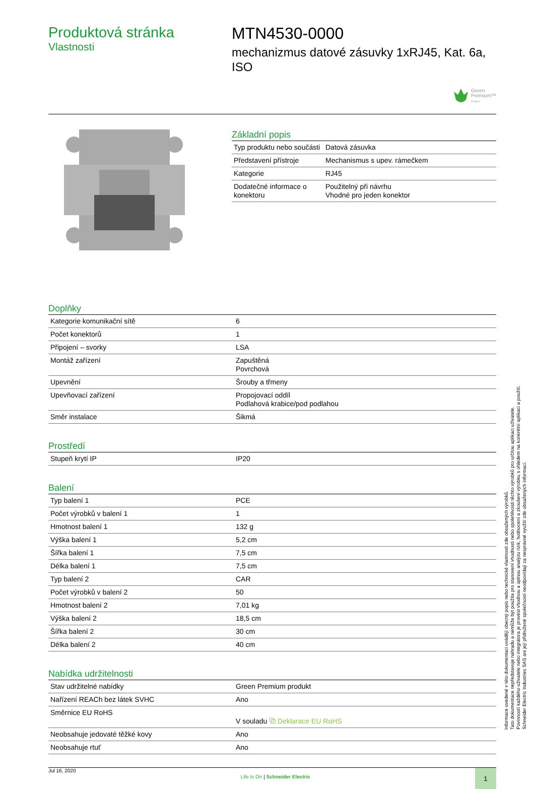Produktová stránka
Vlastnosti
MTN4530-0000
mechanizmus datové zásuvky 1xRJ45, Kat. 6a, ISO
Green
Premium™
Product
Základní popis
| Typ produktu nebo součásti | Datová zásuvka |
| Představení přístroje | Mechanismus s upev. rámečkem |
| Kategorie | RJ45 |
| Dodatečné informace o konektoru | Použitelný při návrhu Vhodné pro jeden konektor |
Doplňky
| Kategorie komunikační sítě | 6 |
| Počet konektorů | 1 |
| Připojení – svorky | LSA |
| Montáž zařízení | Zapuštěná Povrchová |
| Upevnění | Šrouby a třmeny |
| Upevňovací zařízení | Propojovací oddíl Podlahová krabice/pod podlahou |
| Směr instalace | Šikmá |
Prostředí
| Stupeň krytí IP | IP20 |
Balení
| Typ balení 1 | PCE |
| Počet výrobků v balení 1 | 1 |
| Hmotnost balení 1 | 132 g |
| Výška balení 1 | 5,2 cm |
| Šířka balení 1 | 7,5 cm |
| Délka balení 1 | 7,5 cm |
| Typ balení 2 | CAR |
| Počet výrobků v balení 2 | 50 |
| Hmotnost balení 2 | 7,01 kg |
| Výška balení 2 | 18,5 cm |
| Šířka balení 2 | 30 cm |
| Délka balení 2 | 40 cm |
Nabídka udržitelnosti
| Stav udržitelné nabídky | Green Premium produkt |
| Nařízení REACh bez látek SVHC | Ano |
| Směrnice EU RoHS | V souladu ⧉ Deklarace EU RoHS |
| Neobsahuje jedovaté těžké kovy | Ano |
| Neobsahuje rtuť | Ano |
Jul 16, 2020
Life Is On | Schneider Electric
1
Informace uvedené v této dokumentaci uvádějí obecný popis nebo technické vlastnosti zde obsažených výrobků.
Tato dokumentace nepředstavuje náhradu a nemůže být použita pro stanovení vhodnosti nebo spolehlivosti těchto výrobků pro určitou aplikaci uživatele.
Povinností každého uživatele nebo integrátora je provést vhodnou a úplnou analýzu rizik, hodnocení a zkoušení výrobku s ohledem na konkrétní aplikaci a použití.
Schneider Electric Industries SAS ani její přidružené společnosti neodpovídají za nesprávné využití zde obsažených informací.